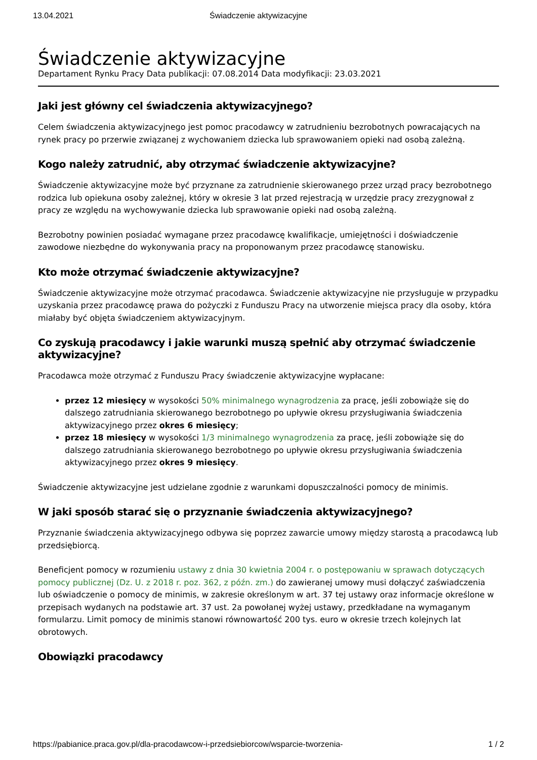13.04.2021 Świadczenie aktywizacyjne
Świadczenie aktywizacyjne
Departament Rynku Pracy Data publikacji: 07.08.2014 Data modyfikacji: 23.03.2021
Jaki jest główny cel świadczenia aktywizacyjnego?
Celem świadczenia aktywizacyjnego jest pomoc pracodawcy w zatrudnieniu bezrobotnych powracających na rynek pracy po przerwie związanej z wychowaniem dziecka lub sprawowaniem opieki nad osobą zależną.
Kogo należy zatrudnić, aby otrzymać świadczenie aktywizacyjne?
Świadczenie aktywizacyjne może być przyznane za zatrudnienie skierowanego przez urząd pracy bezrobotnego rodzica lub opiekuna osoby zależnej, który w okresie 3 lat przed rejestracją w urzędzie pracy zrezygnował z pracy ze względu na wychowywanie dziecka lub sprawowanie opieki nad osobą zależną.
Bezrobotny powinien posiadać wymagane przez pracodawcę kwalifikacje, umiejętności i doświadczenie zawodowe niezbędne do wykonywania pracy na proponowanym przez pracodawcę stanowisku.
Kto może otrzymać świadczenie aktywizacyjne?
Świadczenie aktywizacyjne może otrzymać pracodawca. Świadczenie aktywizacyjne nie przysługuje w przypadku uzyskania przez pracodawcę prawa do pożyczki z Funduszu Pracy na utworzenie miejsca pracy dla osoby, która miałaby być objęta świadczeniem aktywizacyjnym.
Co zyskują pracodawcy i jakie warunki muszą spełnić aby otrzymać świadczenie aktywizacyjne?
Pracodawca może otrzymać z Funduszu Pracy świadczenie aktywizacyjne wypłacane:
przez 12 miesięcy w wysokości 50% minimalnego wynagrodzenia za pracę, jeśli zobowiąże się do dalszego zatrudniania skierowanego bezrobotnego po upływie okresu przysługiwania świadczenia aktywizacyjnego przez okres 6 miesięcy;
przez 18 miesięcy w wysokości 1/3 minimalnego wynagrodzenia za pracę, jeśli zobowiąże się do dalszego zatrudniania skierowanego bezrobotnego po upływie okresu przysługiwania świadczenia aktywizacyjnego przez okres 9 miesięcy.
Świadczenie aktywizacyjne jest udzielane zgodnie z warunkami dopuszczalności pomocy de minimis.
W jaki sposób starać się o przyznanie świadczenia aktywizacyjnego?
Przyznanie świadczenia aktywizacyjnego odbywa się poprzez zawarcie umowy między starostą a pracodawcą lub przedsiębiorcą.
Beneficjent pomocy w rozumieniu ustawy z dnia 30 kwietnia 2004 r. o postępowaniu w sprawach dotyczących pomocy publicznej (Dz. U. z 2018 r. poz. 362, z późn. zm.) do zawieranej umowy musi dołączyć zaświadczenia lub oświadczenie o pomocy de minimis, w zakresie określonym w art. 37 tej ustawy oraz informacje określone w przepisach wydanych na podstawie art. 37 ust. 2a powołanej wyżej ustawy, przedkładane na wymaganym formularzu. Limit pomocy de minimis stanowi równowartość 200 tys. euro w okresie trzech kolejnych lat obrotowych.
Obowiązki pracodawcy
https://pabianice.praca.gov.pl/dla-pracodawcow-i-przedsiebiorcow/wsparcie-tworzenia- 1 / 2